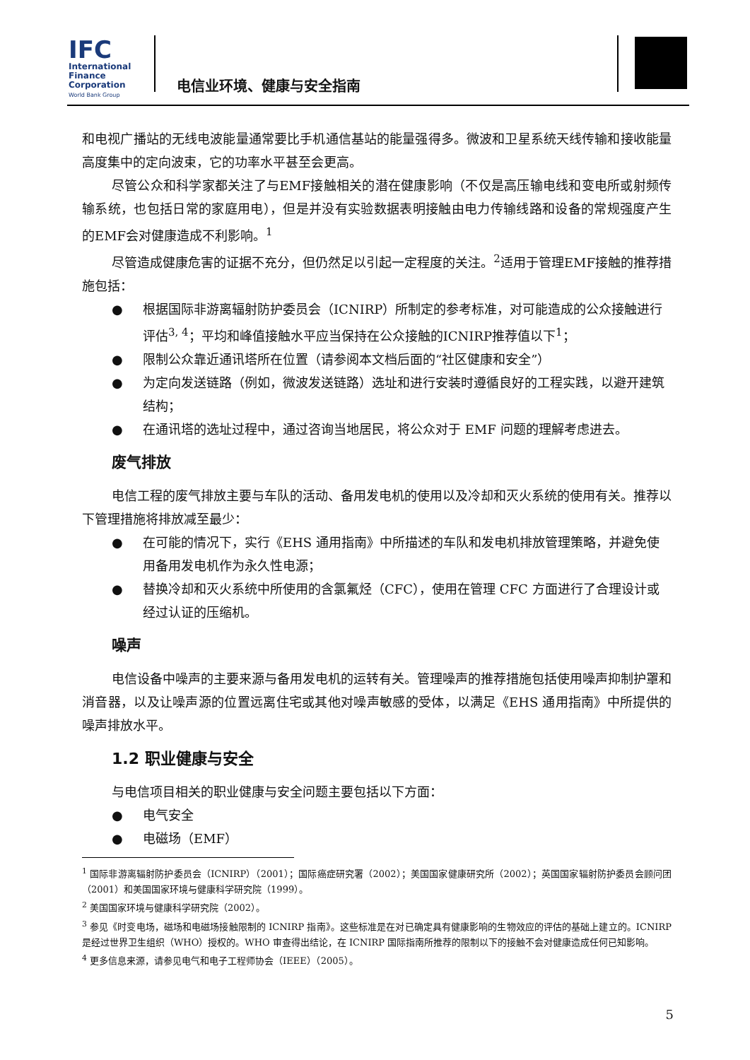IFC
International
Finance
Corporation
World Bank Group
电信业环境、健康与安全指南
和电视广播站的无线电波能量通常要比手机通信基站的能量强得多。微波和卫星系统天线传输和接收能量高度集中的定向波束，它的功率水平甚至会更高。
尽管公众和科学家都关注了与EMF接触相关的潜在健康影响（不仅是高压输电线和变电所或射频传输系统，也包括日常的家庭用电），但是并没有实验数据表明接触由电力传输线路和设备的常规强度产生的EMF会对健康造成不利影响。<sup>1</sup>
尽管造成健康危害的证据不充分，但仍然足以引起一定程度的关注。<sup>2</sup>适用于管理EMF接触的推荐措施包括：
● 根据国际非游离辐射防护委员会（ICNIRP）所制定的参考标准，对可能造成的公众接触进行评估<sup>3, 4</sup>；平均和峰值接触水平应当保持在公众接触的ICNIRP推荐值以下<sup>1</sup>；
● 限制公众靠近通讯塔所在位置（请参阅本文档后面的“社区健康和安全”）
● 为定向发送链路（例如，微波发送链路）选址和进行安装时遵循良好的工程实践，以避开建筑结构；
● 在通讯塔的选址过程中，通过咨询当地居民，将公众对于 EMF 问题的理解考虑进去。
废气排放
电信工程的废气排放主要与车队的活动、备用发电机的使用以及冷却和灭火系统的使用有关。推荐以下管理措施将排放减至最少：
● 在可能的情况下，实行《EHS 通用指南》中所描述的车队和发电机排放管理策略，并避免使用备用发电机作为永久性电源；
● 替换冷却和灭火系统中所使用的含氯氟烃（CFC），使用在管理 CFC 方面进行了合理设计或经过认证的压缩机。
噪声
电信设备中噪声的主要来源与备用发电机的运转有关。管理噪声的推荐措施包括使用噪声抑制护罩和消音器，以及让噪声源的位置远离住宅或其他对噪声敏感的受体，以满足《EHS 通用指南》中所提供的噪声排放水平。
1.2 职业健康与安全
与电信项目相关的职业健康与安全问题主要包括以下方面：
● 电气安全
● 电磁场（EMF）
<sup>1</sup> 国际非游离辐射防护委员会（ICNIRP）（2001）；国际癌症研究署（2002）；美国国家健康研究所（2002）；英国国家辐射防护委员会顾问团（2001）和美国国家环境与健康科学研究院（1999）。
<sup>2</sup> 美国国家环境与健康科学研究院（2002）。
<sup>3</sup> 参见《时变电场，磁场和电磁场接触限制的 ICNIRP 指南》。这些标准是在对已确定具有健康影响的生物效应的评估的基础上建立的。ICNIRP 是经过世界卫生组织（WHO）授权的。WHO 审查得出结论，在 ICNIRP 国际指南所推荐的限制以下的接触不会对健康造成任何已知影响。
<sup>4</sup> 更多信息来源，请参见电气和电子工程师协会（IEEE）（2005）。
5